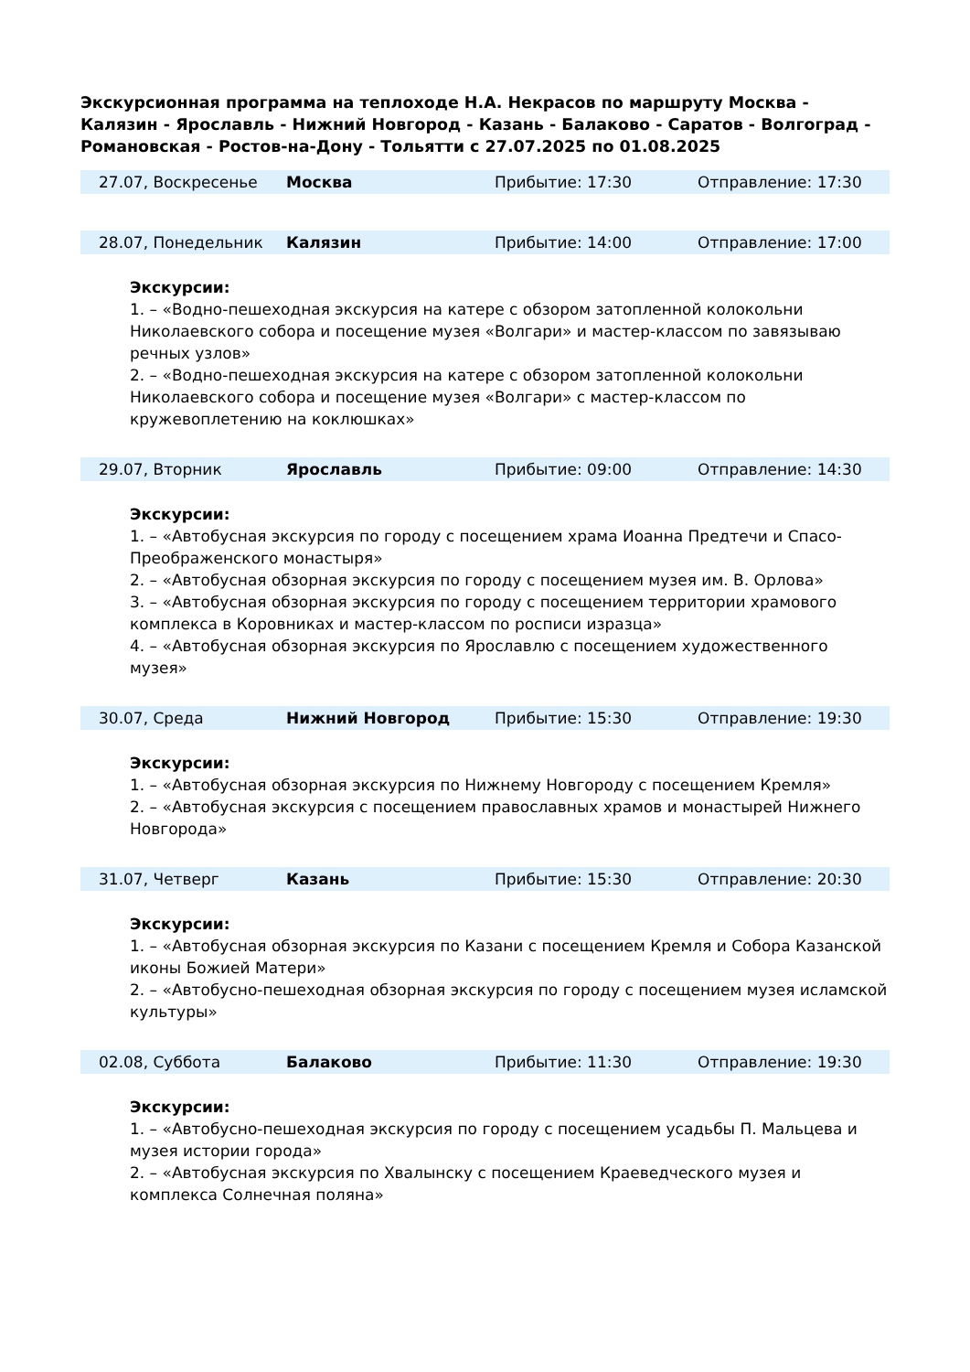Экскурсионная программа на теплоходе Н.А. Некрасов по маршруту Москва - Калязин - Ярославль - Нижний Новгород - Казань - Балаково - Саратов - Волгоград - Романовская - Ростов-на-Дону - Тольятти с 27.07.2025 по 01.08.2025
| | 27.07, Воскресенье | Москва | Прибытие: 17:30 | Отправление: 17:30 |
| | 28.07, Понедельник | Калязин | Прибытие: 14:00 | Отправление: 17:00 |
Экскурсии:
1. – «Водно-пешеходная экскурсия на катере с обзором затопленной колокольни Николаевского собора и посещение музея «Волгари» и мастер-классом по завязываю речных узлов»
2. – «Водно-пешеходная экскурсия на катере с обзором затопленной колокольни Николаевского собора и посещение музея «Волгари» с мастер-классом по кружевоплетению на коклюшках»
| | 29.07, Вторник | Ярославль | Прибытие: 09:00 | Отправление: 14:30 |
Экскурсии:
1. – «Автобусная экскурсия по городу с посещением храма Иоанна Предтечи и Спасо-Преображенского монастыря»
2. – «Автобусная обзорная экскурсия по городу с посещением музея им. В. Орлова»
3. – «Автобусная обзорная экскурсия по городу с посещением территории храмового комплекса в Коровниках и мастер-классом по росписи изразца»
4. – «Автобусная обзорная экскурсия по Ярославлю с посещением художественного музея»
| | 30.07, Среда | Нижний Новгород | Прибытие: 15:30 | Отправление: 19:30 |
Экскурсии:
1. – «Автобусная обзорная экскурсия по Нижнему Новгороду с посещением Кремля»
2. – «Автобусная экскурсия с посещением православных храмов и монастырей Нижнего Новгорода»
| | 31.07, Четверг | Казань | Прибытие: 15:30 | Отправление: 20:30 |
Экскурсии:
1. – «Автобусная обзорная экскурсия по Казани с посещением Кремля и Собора Казанской иконы Божией Матери»
2. – «Автобусно-пешеходная обзорная экскурсия по городу с посещением музея исламской культуры»
| | 02.08, Суббота | Балаково | Прибытие: 11:30 | Отправление: 19:30 |
Экскурсии:
1. – «Автобусно-пешеходная экскурсия по городу с посещением усадьбы П. Мальцева и музея истории города»
2. – «Автобусная экскурсия по Хвалынску с посещением Краеведческого музея и комплекса Солнечная поляна»